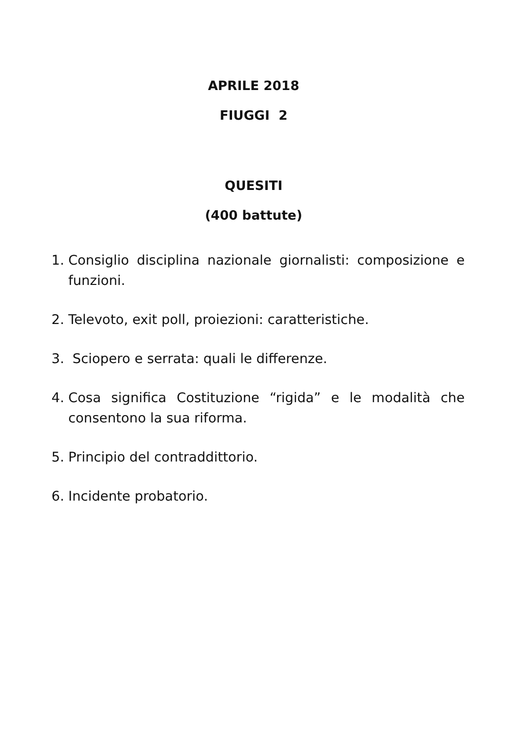APRILE 2018
FIUGGI 2
QUESITI
(400 battute)
1. Consiglio disciplina nazionale giornalisti: composizione e funzioni.
2. Televoto, exit poll, proiezioni: caratteristiche.
3. Sciopero e serrata: quali le differenze.
4. Cosa significa Costituzione “rigida” e le modalità che consentono la sua riforma.
5. Principio del contraddittorio.
6. Incidente probatorio.